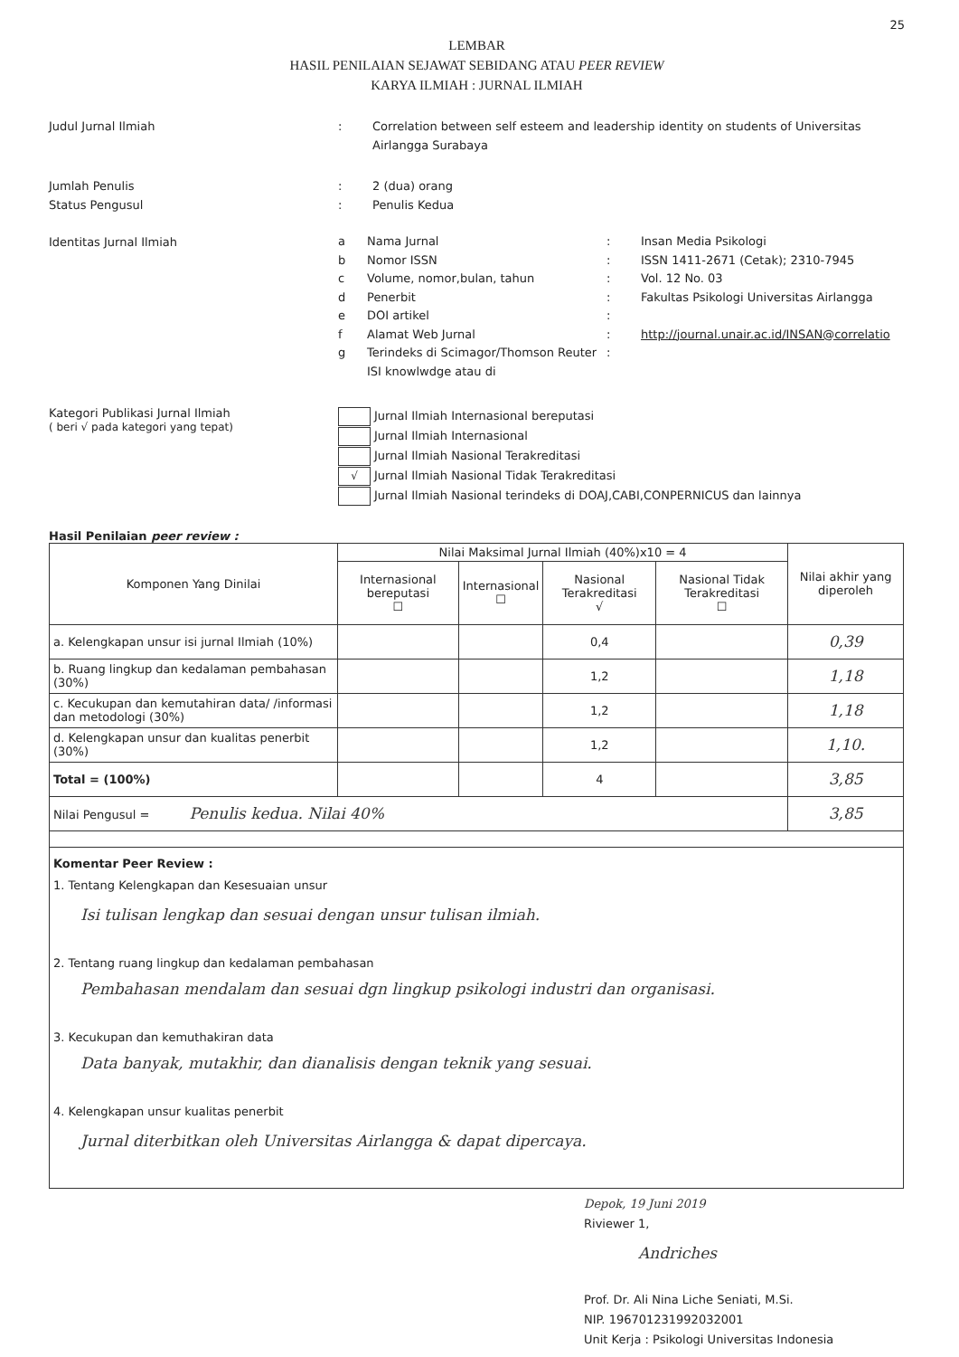25
LEMBAR
HASIL PENILAIAN SEJAWAT SEBIDANG ATAU PEER REVIEW
KARYA ILMIAH : JURNAL ILMIAH
Judul Jurnal Ilmiah : Correlation between self esteem and leadership identity on students of Universitas Airlangga Surabaya
Jumlah Penulis : 2 (dua) orang
Status Pengusul : Penulis Kedua
Identitas Jurnal Ilmiah
a Nama Jurnal: Insan Media Psikologi
b Nomor ISSN: ISSN 1411-2671 (Cetak); 2310-7945
c Volume, nomor,bulan, tahun: Vol. 12 No. 03
d Penerbit: Fakultas Psikologi Universitas Airlangga
e DOI artikel:
f Alamat Web Jurnal: http://journal.unair.ac.id/INSAN@correlatio
g Terindeks di Scimagor/Thomson Reuter ISI knowlwdge atau di:
Kategori Publikasi Jurnal Ilmiah
( beri √ pada kategori yang tepat)
Jurnal Ilmiah Internasional bereputasi
Jurnal Ilmiah Internasional
Jurnal Ilmiah Nasional Terakreditasi
√ Jurnal Ilmiah Nasional Tidak Terakreditasi
Jurnal Ilmiah Nasional terindeks di DOAJ,CABI,CONPERNICUS dan lainnya
Hasil Penilaian peer review :
| Komponen Yang Dinilai | Nilai Maksimal Jurnal Ilmiah (40%)x10 = 4 | | | | Nilai akhir yang diperoleh |
| --- | --- | --- | --- | --- | --- |
| | Internasional bereputasi ☐ | Internasional ☐ | Nasional Terakreditasi √ | Nasional Tidak Terakreditasi ☐ | |
| a. Kelengkapan unsur isi jurnal Ilmiah (10%) | | | 0,4 | | 0,39 |
| b. Ruang lingkup dan kedalaman pembahasan (30%) | | | 1,2 | | 1,18 |
| c. Kecukupan dan kemutahiran data/ /informasi dan metodologi (30%) | | | 1,2 | | 1,18 |
| d. Kelengkapan unsur dan kualitas penerbit (30%) | | | 1,2 | | 1,10. |
| Total = (100%) | | | 4 | | 3,85 |
| Nilai Pengusul = Penulis kedua. Nilai 40% | | | | | 3,85 |
| Komentar Peer Review : 1. Tentang Kelengkapan dan Kesesuaian unsur Isi tulisan lengkap dan sesuai dengan unsur tulisan ilmiah. 2. Tentang ruang lingkup dan kedalaman pembahasan Pembahasan mendalam dan sesuai dgn lingkup psikologi industri dan organisasi. 3. Kecukupan dan kemuthakiran data Data banyak, mutakhir, dan dianalisis dengan teknik yang sesuai. 4. Kelengkapan unsur kualitas penerbit Jurnal diterbitkan oleh Universitas Airlangga & dapat dipercaya. | | | | | |
Depok, 19 Juni 2019
Riviewer 1,
Andriches
Prof. Dr. Ali Nina Liche Seniati, M.Si.
NIP. 196701231992032001
Unit Kerja : Psikologi Universitas Indonesia